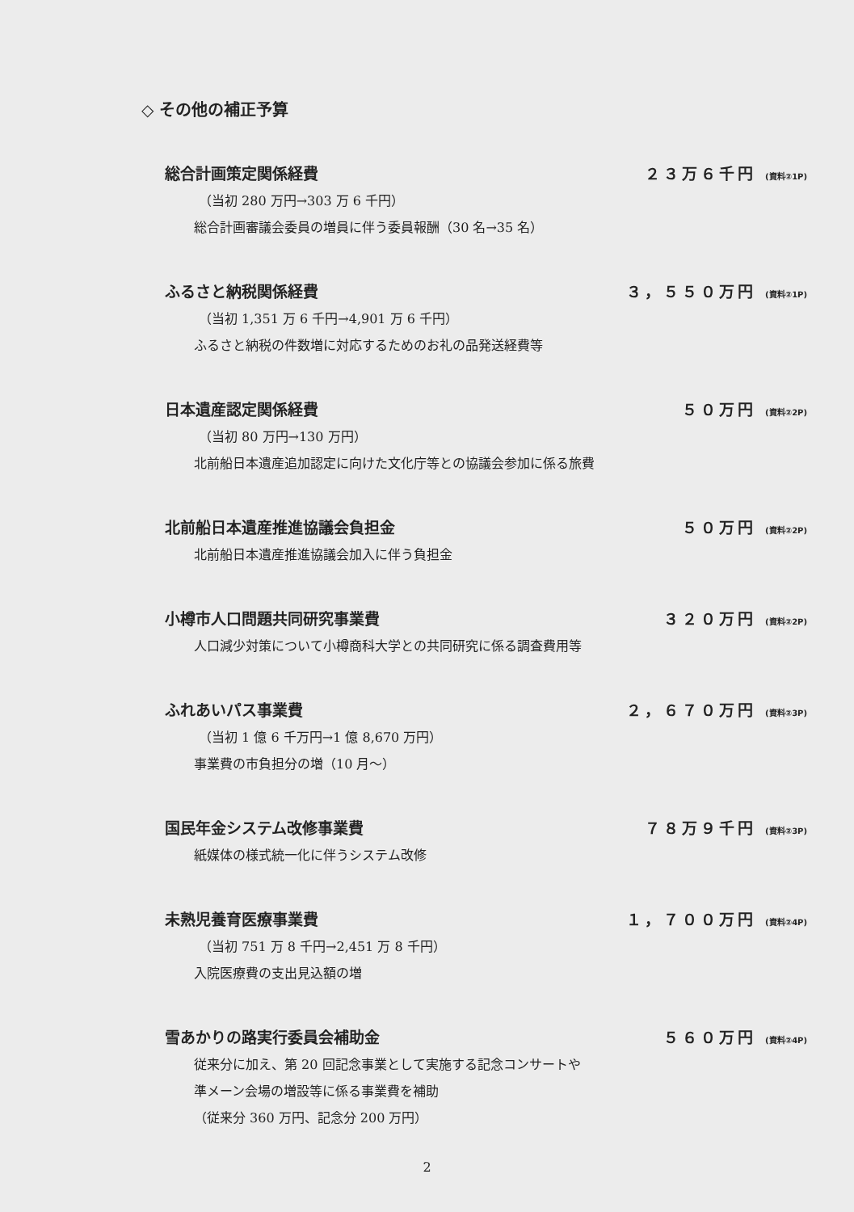◇ その他の補正予算
総合計画策定関係経費 ２３万６千円 (資料②1P)
（当初 280 万円→303 万 6 千円）
総合計画審議会委員の増員に伴う委員報酬（30 名→35 名）
ふるさと納税関係経費 ３，５５０万円 (資料②1P)
（当初 1,351 万 6 千円→4,901 万 6 千円）
ふるさと納税の件数増に対応するためのお礼の品発送経費等
日本遺産認定関係経費 ５０万円 (資料②2P)
（当初 80 万円→130 万円）
北前船日本遺産追加認定に向けた文化庁等との協議会参加に係る旅費
北前船日本遺産推進協議会負担金 ５０万円 (資料②2P)
北前船日本遺産推進協議会加入に伴う負担金
小樽市人口問題共同研究事業費 ３２０万円 (資料②2P)
人口減少対策について小樽商科大学との共同研究に係る調査費用等
ふれあいパス事業費 ２，６７０万円 (資料②3P)
（当初 1 億 6 千万円→1 億 8,670 万円）
事業費の市負担分の増（10 月～）
国民年金システム改修事業費 ７８万９千円 (資料②3P)
紙媒体の様式統一化に伴うシステム改修
未熟児養育医療事業費 １，７００万円 (資料②4P)
（当初 751 万 8 千円→2,451 万 8 千円）
入院医療費の支出見込額の増
雪あかりの路実行委員会補助金 ５６０万円 (資料②4P)
従来分に加え、第 20 回記念事業として実施する記念コンサートや
準メーン会場の増設等に係る事業費を補助
（従来分 360 万円、記念分 200 万円）
2